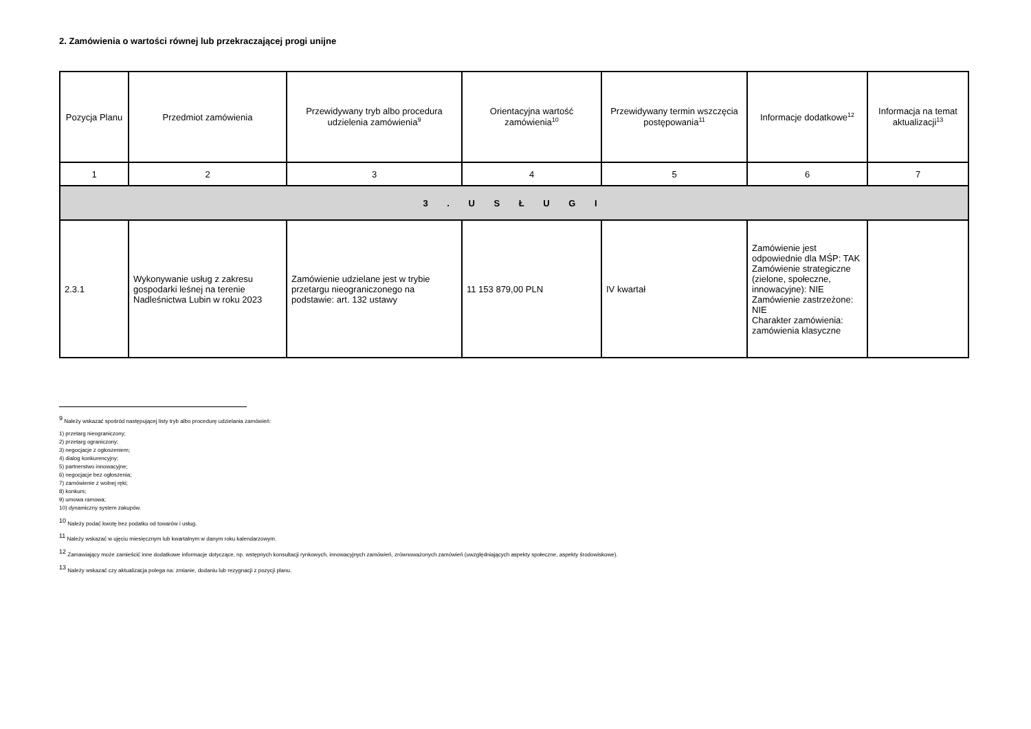2. Zamówienia o wartości równej lub przekraczającej progi unijne
| Pozycja Planu | Przedmiot zamówienia | Przewidywany tryb albo procedura udzielenia zamówienia<sup>9</sup> | Orientacyjna wartość zamówienia<sup>10</sup> | Przewidywany termin wszczęcia postępowania<sup>11</sup> | Informacje dodatkowe<sup>12</sup> | Informacja na temat aktualizacji<sup>13</sup> |
| --- | --- | --- | --- | --- | --- | --- |
| 1 | 2 | 3 | 4 | 5 | 6 | 7 |
| 3 . U S Ł U G I | | | | | | |
| 2.3.1 | Wykonywanie usług z zakresu gospodarki leśnej na terenie Nadleśnictwa Lubin w roku 2023 | Zamówienie udzielane jest w trybie przetargu nieograniczonego na podstawie: art. 132 ustawy | 11 153 879,00 PLN | IV kwartał | Zamówienie jest odpowiednie dla MŚP: TAK Zamówienie strategiczne (zielone, społeczne, innowacyjne): NIE Zamówienie zastrzeżone: NIE Charakter zamówienia: zamówienia klasyczne | |
<sup>9</sup> Należy wskazać spośród następującej listy tryb albo procedurę udzielania zamówień:
1) przetarg nieograniczony;
2) przetarg ograniczony;
3) negocjacje z ogłoszeniem;
4) dialog konkurencyjny;
5) partnerstwo innowacyjne;
6) negocjacje bez ogłoszenia;
7) zamówienie z wolnej ręki;
8) konkurs;
9) umowa ramowa;
10) dynamiczny system zakupów.
<sup>10</sup> Należy podać kwotę bez podatku od towarów i usług.
<sup>11</sup> Należy wskazać w ujęciu miesięcznym lub kwartalnym w danym roku kalendarzowym.
<sup>12</sup> Zamawiający może zamieścić inne dodatkowe informacje dotyczące, np. wstępnych konsultacji rynkowych, innowacyjnych zamówień, zrównoważonych zamówień (uwzględniających aspekty społeczne, aspekty środowiskowe).
<sup>13</sup> Należy wskazać czy aktualizacja polega na: zmianie, dodaniu lub rezygnacji z pozycji planu.